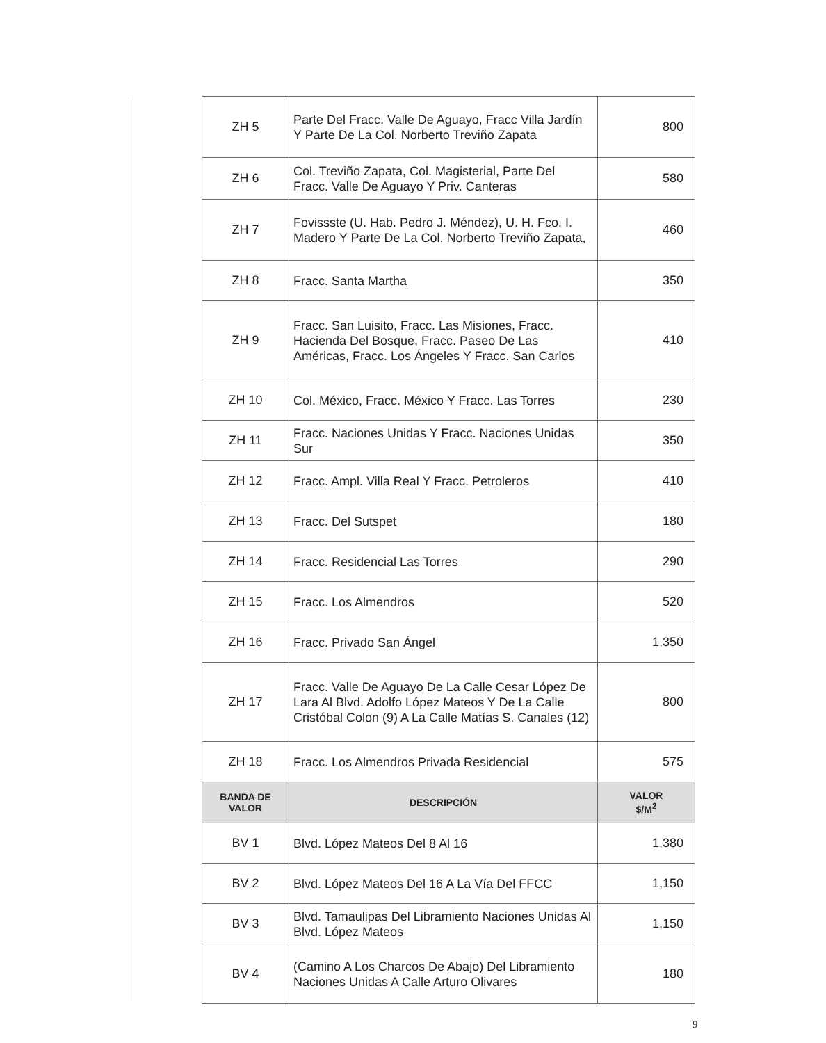| ZH 5 | Parte Del Fracc. Valle De Aguayo, Fracc Villa Jardín Y Parte De La Col. Norberto Treviño Zapata | 800 |
| ZH 6 | Col. Treviño Zapata, Col. Magisterial, Parte Del Fracc. Valle De Aguayo Y Priv. Canteras | 580 |
| ZH 7 | Fovissste (U. Hab. Pedro J. Méndez), U. H. Fco. I. Madero Y Parte De La Col. Norberto Treviño Zapata, | 460 |
| ZH 8 | Fracc. Santa Martha | 350 |
| ZH 9 | Fracc. San Luisito, Fracc. Las Misiones, Fracc. Hacienda Del Bosque, Fracc. Paseo De Las Américas, Fracc. Los Ángeles Y Fracc. San Carlos | 410 |
| ZH 10 | Col. México, Fracc. México Y Fracc. Las Torres | 230 |
| ZH 11 | Fracc. Naciones Unidas Y Fracc. Naciones Unidas Sur | 350 |
| ZH 12 | Fracc. Ampl. Villa Real Y Fracc. Petroleros | 410 |
| ZH 13 | Fracc. Del Sutspet | 180 |
| ZH 14 | Fracc. Residencial Las Torres | 290 |
| ZH 15 | Fracc. Los Almendros | 520 |
| ZH 16 | Fracc. Privado San Ángel | 1,350 |
| ZH 17 | Fracc. Valle De Aguayo De La Calle Cesar López De Lara Al Blvd. Adolfo López Mateos Y De La Calle Cristóbal Colon (9) A La Calle Matías S. Canales (12) | 800 |
| ZH 18 | Fracc. Los Almendros Privada Residencial | 575 |
| BANDA DE VALOR | DESCRIPCIÓN | VALOR $/M<sup>2</sup> |
| BV 1 | Blvd. López Mateos Del 8 Al 16 | 1,380 |
| BV 2 | Blvd. López Mateos Del 16 A La Vía Del FFCC | 1,150 |
| BV 3 | Blvd. Tamaulipas Del Libramiento Naciones Unidas Al Blvd. López Mateos | 1,150 |
| BV 4 | (Camino A Los Charcos De Abajo) Del Libramiento Naciones Unidas A Calle Arturo Olivares | 180 |
9